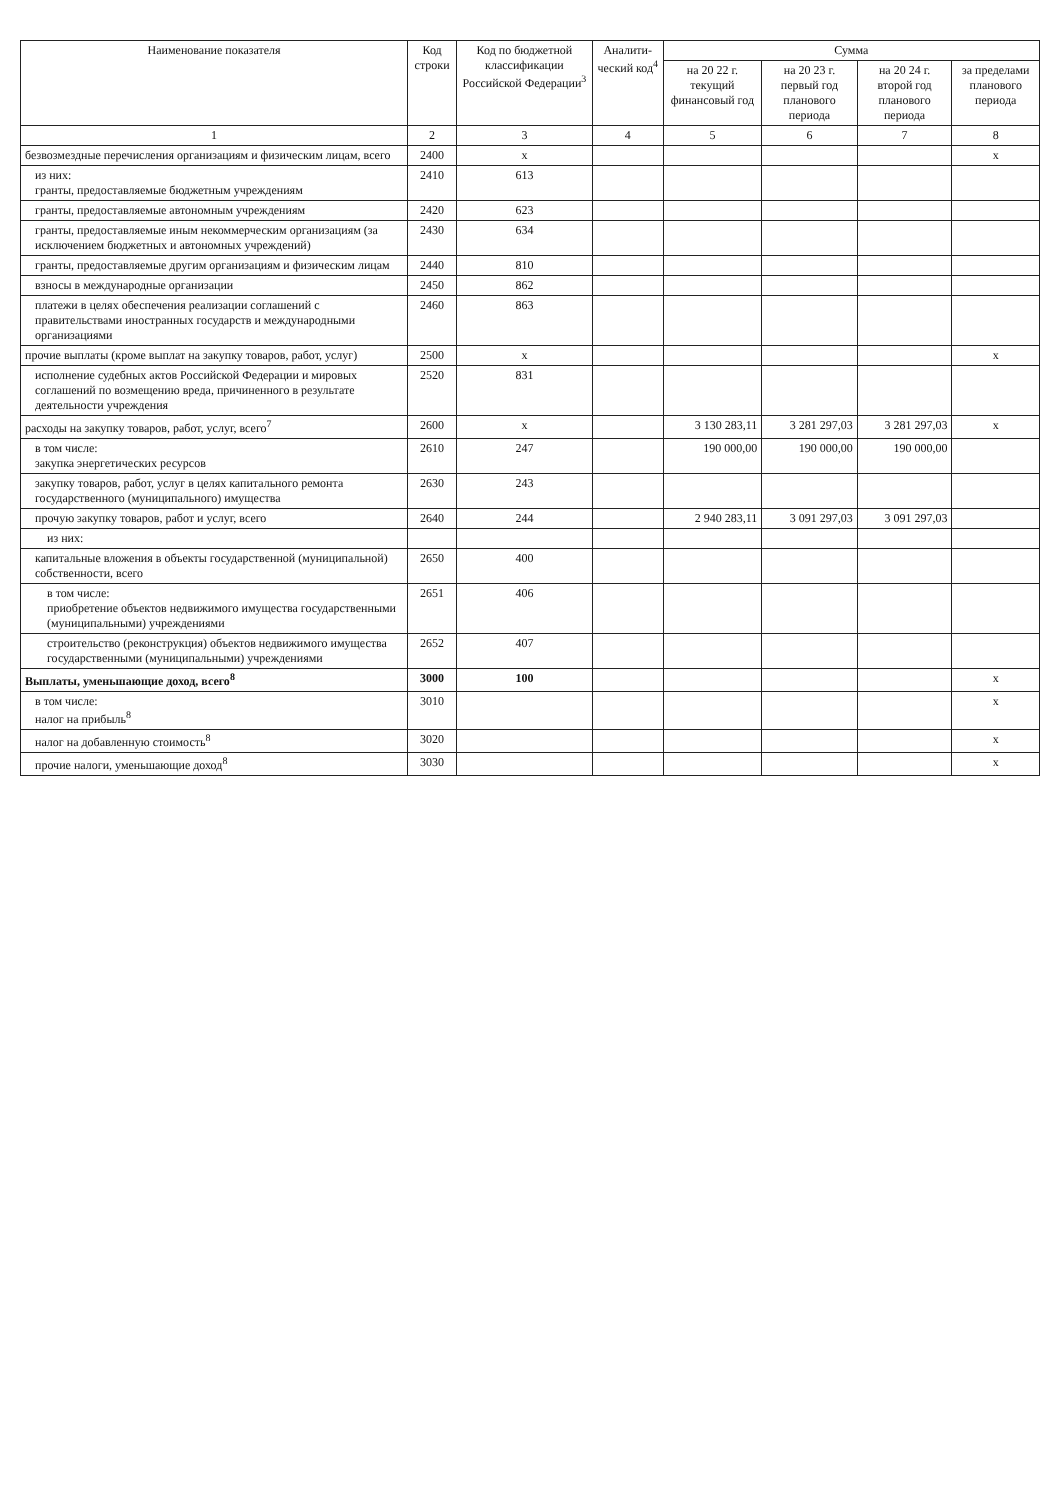| Наименование показателя | Код строки | Код по бюджетной классификации Российской Федерации<sup>3</sup> | Аналити-ческий код<sup>4</sup> | Сумма | | | |
| --- | --- | --- | --- | --- | --- | --- | --- |
| | | | | на 20 22 г. текущий финансовый год | на 20 23 г. первый год планового периода | на 20 24 г. второй год планового периода | за пределами планового периода |
| 1 | 2 | 3 | 4 | 5 | 6 | 7 | 8 |
| безвозмездные перечисления организациям и физическим лицам, всего | 2400 | x | | | | | x |
| из них: гранты, предоставляемые бюджетным учреждениям | 2410 | 613 | | | | | |
| гранты, предоставляемые автономным учреждениям | 2420 | 623 | | | | | |
| гранты, предоставляемые иным некоммерческим организациям (за исключением бюджетных и автономных учреждений) | 2430 | 634 | | | | | |
| гранты, предоставляемые другим организациям и физическим лицам | 2440 | 810 | | | | | |
| взносы в международные организации | 2450 | 862 | | | | | |
| платежи в целях обеспечения реализации соглашений с правительствами иностранных государств и международными организациями | 2460 | 863 | | | | | |
| прочие выплаты (кроме выплат на закупку товаров, работ, услуг) | 2500 | x | | | | | x |
| исполнение судебных актов Российской Федерации и мировых соглашений по возмещению вреда, причиненного в результате деятельности учреждения | 2520 | 831 | | | | | |
| расходы на закупку товаров, работ, услуг, всего<sup>7</sup> | 2600 | x | | 3 130 283,11 | 3 281 297,03 | 3 281 297,03 | x |
| в том числе: закупка энергетических ресурсов | 2610 | 247 | | 190 000,00 | 190 000,00 | 190 000,00 | |
| закупку товаров, работ, услуг в целях капитального ремонта государственного (муниципального) имущества | 2630 | 243 | | | | | |
| прочую закупку товаров, работ и услуг, всего | 2640 | 244 | | 2 940 283,11 | 3 091 297,03 | 3 091 297,03 | |
| из них: | | | | | | | |
| капитальные вложения в объекты государственной (муниципальной) собственности, всего | 2650 | 400 | | | | | |
| в том числе: приобретение объектов недвижимого имущества государственными (муниципальными) учреждениями | 2651 | 406 | | | | | |
| строительство (реконструкция) объектов недвижимого имущества государственными (муниципальными) учреждениями | 2652 | 407 | | | | | |
| Выплаты, уменьшающие доход, всего<sup>8</sup> | 3000 | 100 | | | | | x |
| в том числе: налог на прибыль<sup>8</sup> | 3010 | | | | | | x |
| налог на добавленную стоимость<sup>8</sup> | 3020 | | | | | | x |
| прочие налоги, уменьшающие доход<sup>8</sup> | 3030 | | | | | | x |